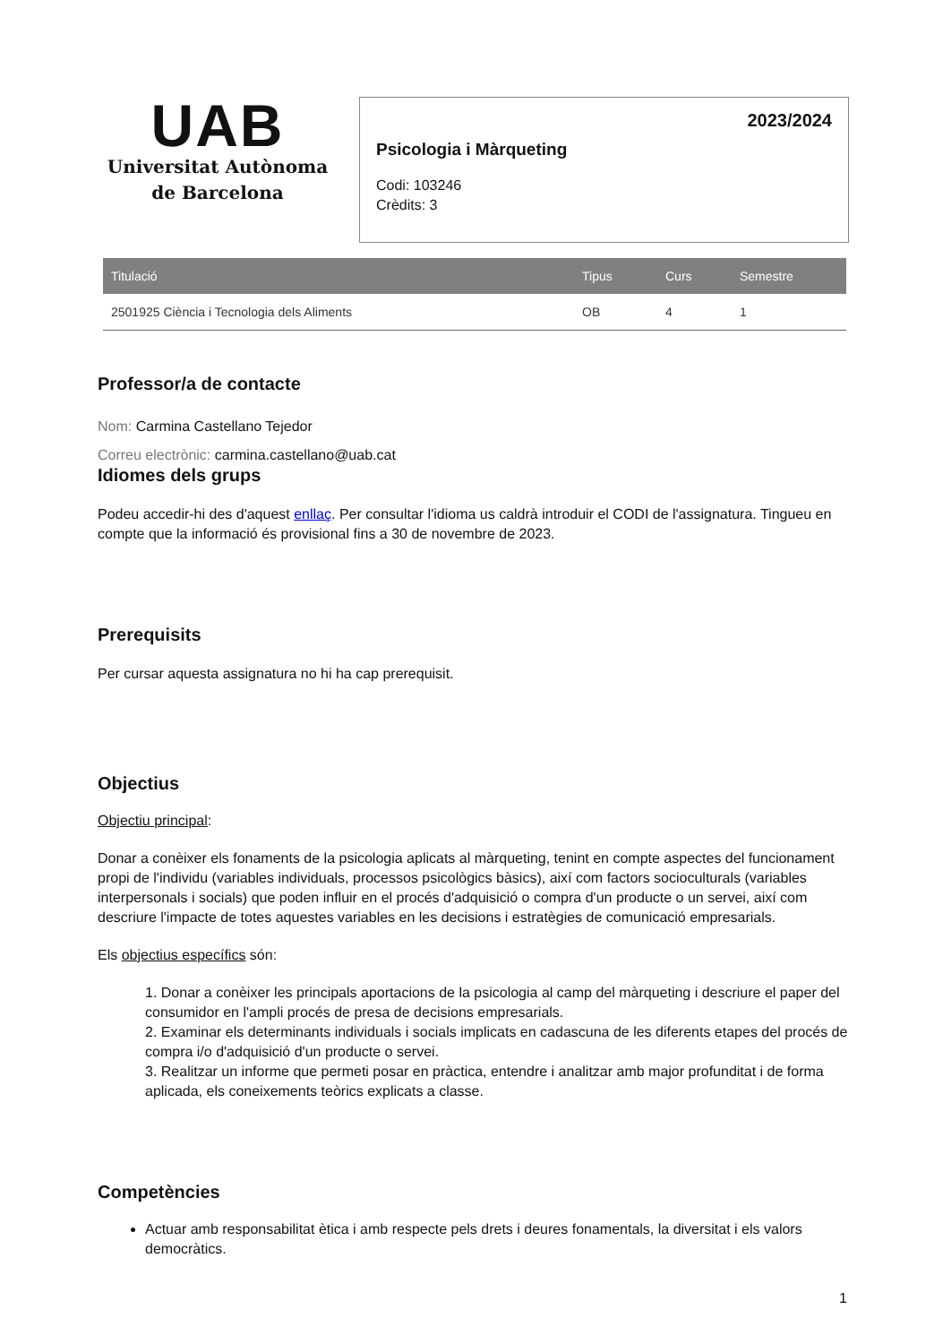UAB
Universitat Autònoma
de Barcelona
2023/2024
Psicologia i Màrqueting
Codi: 103246
Crèdits: 3
| Titulació | Tipus | Curs | Semestre |
| --- | --- | --- | --- |
| 2501925 Ciència i Tecnologia dels Aliments | OB | 4 | 1 |
Professor/a de contacte
Nom: Carmina Castellano Tejedor
Correu electrònic: carmina.castellano@uab.cat
Idiomes dels grups
Podeu accedir-hi des d'aquest enllaç. Per consultar l'idioma us caldrà introduir el CODI de l'assignatura. Tingueu en compte que la informació és provisional fins a 30 de novembre de 2023.
Prerequisits
Per cursar aquesta assignatura no hi ha cap prerequisit.
Objectius
Objectiu principal:
Donar a conèixer els fonaments de la psicologia aplicats al màrqueting, tenint en compte aspectes del funcionament propi de l'individu (variables individuals, processos psicològics bàsics), així com factors socioculturals (variables interpersonals i socials) que poden influir en el procés d'adquisició o compra d'un producte o un servei, així com descriure l'impacte de totes aquestes variables en les decisions i estratègies de comunicació empresarials.
Els objectius específics són:
1. Donar a conèixer les principals aportacions de la psicologia al camp del màrqueting i descriure el paper del consumidor en l'ampli procés de presa de decisions empresarials.
2. Examinar els determinants individuals i socials implicats en cadascuna de les diferents etapes del procés de compra i/o d'adquisició d'un producte o servei.
3. Realitzar un informe que permeti posar en pràctica, entendre i analitzar amb major profunditat i de forma aplicada, els coneixements teòrics explicats a classe.
Competències
Actuar amb responsabilitat ètica i amb respecte pels drets i deures fonamentals, la diversitat i els valors democràtics.
1